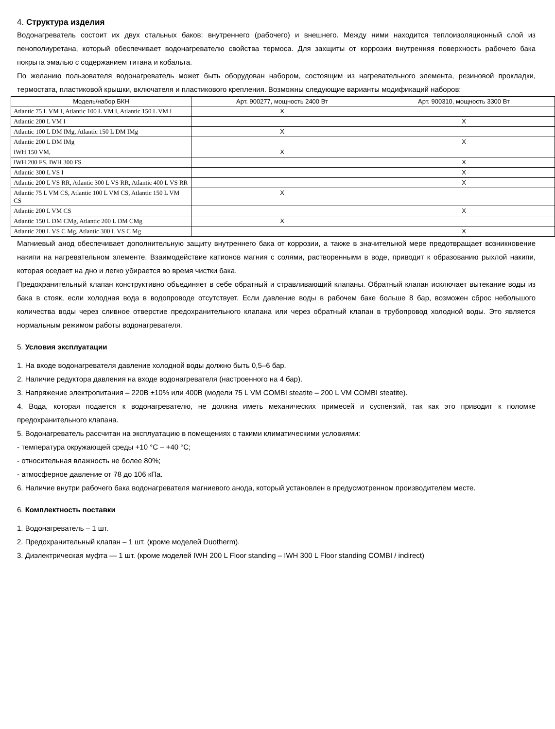4. Структура изделия
Водонагреватель состоит их двух стальных баков: внутреннего (рабочего) и внешнего. Между ними находится теплоизоляционный слой из пенополиуретана, который обеспечивает водонагревателю свойства термоса. Для захщиты от коррозии внутренняя поверхность рабочего бака покрыта эмалью с содержанием титана и кобальта.
По желанию пользователя водонагреватель может быть оборудован набором, состоящим из нагревательного элемента, резиновой прокладки, термостата, пластиковой крышки, включателя и пластикового крепления. Возможны следующие варианты модификаций наборов:
| Модель/набор БКН | Арт. 900277, мощность 2400 Вт | Арт. 900310, мощность 3300 Вт |
| --- | --- | --- |
| Atlantic 75 L VM I, Atlantic 100 L VM I, Atlantic 150 L VM I | X | |
| Atlantic 200 L VM I | | X |
| Atlantic 100 L DM IMg, Atlantic 150 L DM IMg | X | |
| Atlantic 200 L DM IMg | | X |
| IWH 150 VM, | X | |
| IWH 200 FS, IWH 300 FS | | X |
| Atlantic 300 L VS I | | X |
| Atlantic 200 L VS RR, Atlantic 300 L VS RR, Atlantic 400 L VS RR | | X |
| Atlantic 75 L VM CS, Atlantic 100 L VM CS, Atlantic 150 L VM CS | X | |
| Atlantic 200 L VM CS | | X |
| Atlantic 150 L DM CMg, Atlantic 200 L DM CMg | X | |
| Atlantic 200 L VS C Mg, Atlantic 300 L VS C Mg | | X |
Магниевый анод обеспечивает дополнительную защиту внутреннего бака от коррозии, а также в значительной мере предотвращает возникновение накипи на нагревательном элементе. Взаимодействие катионов магния с солями, растворенными в воде, приводит к образованию рыхлой накипи, которая оседает на дно и легко убирается во время чистки бака.
Предохранительный клапан конструктивно объединяет в себе обратный и стравливающий клапаны. Обратный клапан исключает вытекание воды из бака в стояк, если холодная вода в водопроводе отсутствует. Если давление воды в рабочем баке больше 8 бар, возможен сброс небольшого количества воды через сливное отверстие предохранительного клапана или через обратный клапан в трубопровод холодной воды. Это является нормальным режимом работы водонагревателя.
5. Условия эксплуатации
1. На входе водонагревателя давление холодной воды должно быть 0,5–6 бар.
2. Наличие редуктора давления на входе водонагревателя (настроенного на 4 бар).
3. Напряжение электропитания – 220В ±10% или 400В (модели 75 L VM COMBI steatite – 200 L VM COMBI steatite).
4. Вода, которая подается к водонагревателю, не должна иметь механических примесей и суспензий, так как это приводит к поломке предохранительного клапана.
5. Водонагреватель рассчитан на эксплуатацию в помещениях с такими климатическими условиями:
- температура окружающей среды +10 °C – +40 °C;
- относительная влажность не более 80%;
- атмосферное давление от 78 до 106 кПа.
6. Наличие внутри рабочего бака водонагревателя магниевого анода, который установлен в предусмотренном производителем месте.
6. Комплектность поставки
1. Водонагреватель – 1 шт.
2. Предохранительный клапан – 1 шт. (кроме моделей Duotherm).
3. Диэлектрическая муфта — 1 шт. (кроме моделей IWH 200 L Floor standing – IWH 300 L Floor standing COMBI / indirect)